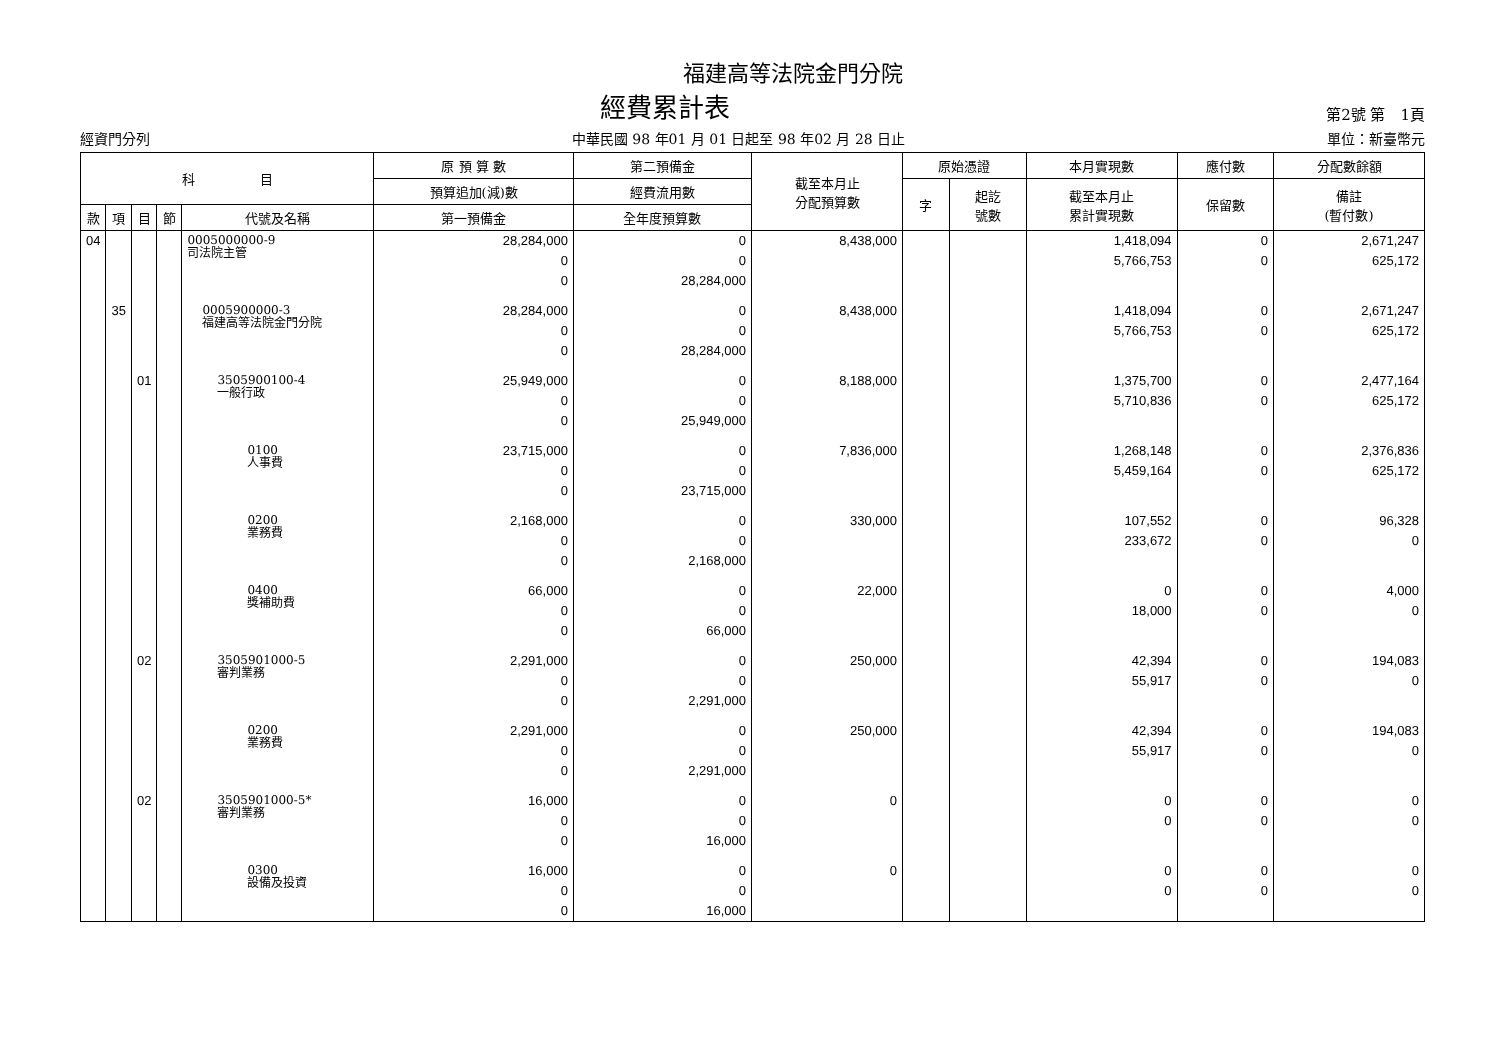福建高等法院金門分院
經費累計表 第2號 第　1頁
經資門分列 中華民國 98 年01 月 01 日起至 98 年02 月 28 日止 單位：新臺幣元
| 科 目 | | | | | 原 預 算 數 | 第二預備金 | 截至本月止 分配預算數 | 原始憑證 | | 本月實現數 | 應付數 | 分配數餘額 |
| --- | --- | --- | --- | --- | --- | --- | --- | --- | --- | --- | --- | --- |
| | | | | | 預算追加(減)數 | 經費流用數 | | 字 | 起訖 號數 | 截至本月止 累計實現數 | 保留數 | 備註 (暫付數) |
| 款 | 項 | 目 | 節 | 代號及名稱 | 第一預備金 | 全年度預算數 | | | | | | |
| 04 | | | | 0005000000-9 司法院主管 | 28,284,000 0 0 | 0 0 28,284,000 | 8,438,000 | | | 1,418,094 5,766,753 | 0 0 | 2,671,247 625,172 |
| | 35 | | | 0005900000-3 福建高等法院金門分院 | 28,284,000 0 0 | 0 0 28,284,000 | 8,438,000 | | | 1,418,094 5,766,753 | 0 0 | 2,671,247 625,172 |
| | | 01 | | 3505900100-4 一般行政 | 25,949,000 0 0 | 0 0 25,949,000 | 8,188,000 | | | 1,375,700 5,710,836 | 0 0 | 2,477,164 625,172 |
| | | | | 0100 人事費 | 23,715,000 0 0 | 0 0 23,715,000 | 7,836,000 | | | 1,268,148 5,459,164 | 0 0 | 2,376,836 625,172 |
| | | | | 0200 業務費 | 2,168,000 0 0 | 0 0 2,168,000 | 330,000 | | | 107,552 233,672 | 0 0 | 96,328 0 |
| | | | | 0400 獎補助費 | 66,000 0 0 | 0 0 66,000 | 22,000 | | | 0 18,000 | 0 0 | 4,000 0 |
| | | 02 | | 3505901000-5 審判業務 | 2,291,000 0 0 | 0 0 2,291,000 | 250,000 | | | 42,394 55,917 | 0 0 | 194,083 0 |
| | | | | 0200 業務費 | 2,291,000 0 0 | 0 0 2,291,000 | 250,000 | | | 42,394 55,917 | 0 0 | 194,083 0 |
| | | 02 | | 3505901000-5* 審判業務 | 16,000 0 0 | 0 0 16,000 | 0 | | | 0 0 | 0 0 | 0 0 |
| | | | | 0300 設備及投資 | 16,000 0 0 | 0 0 16,000 | 0 | | | 0 0 | 0 0 | 0 0 |